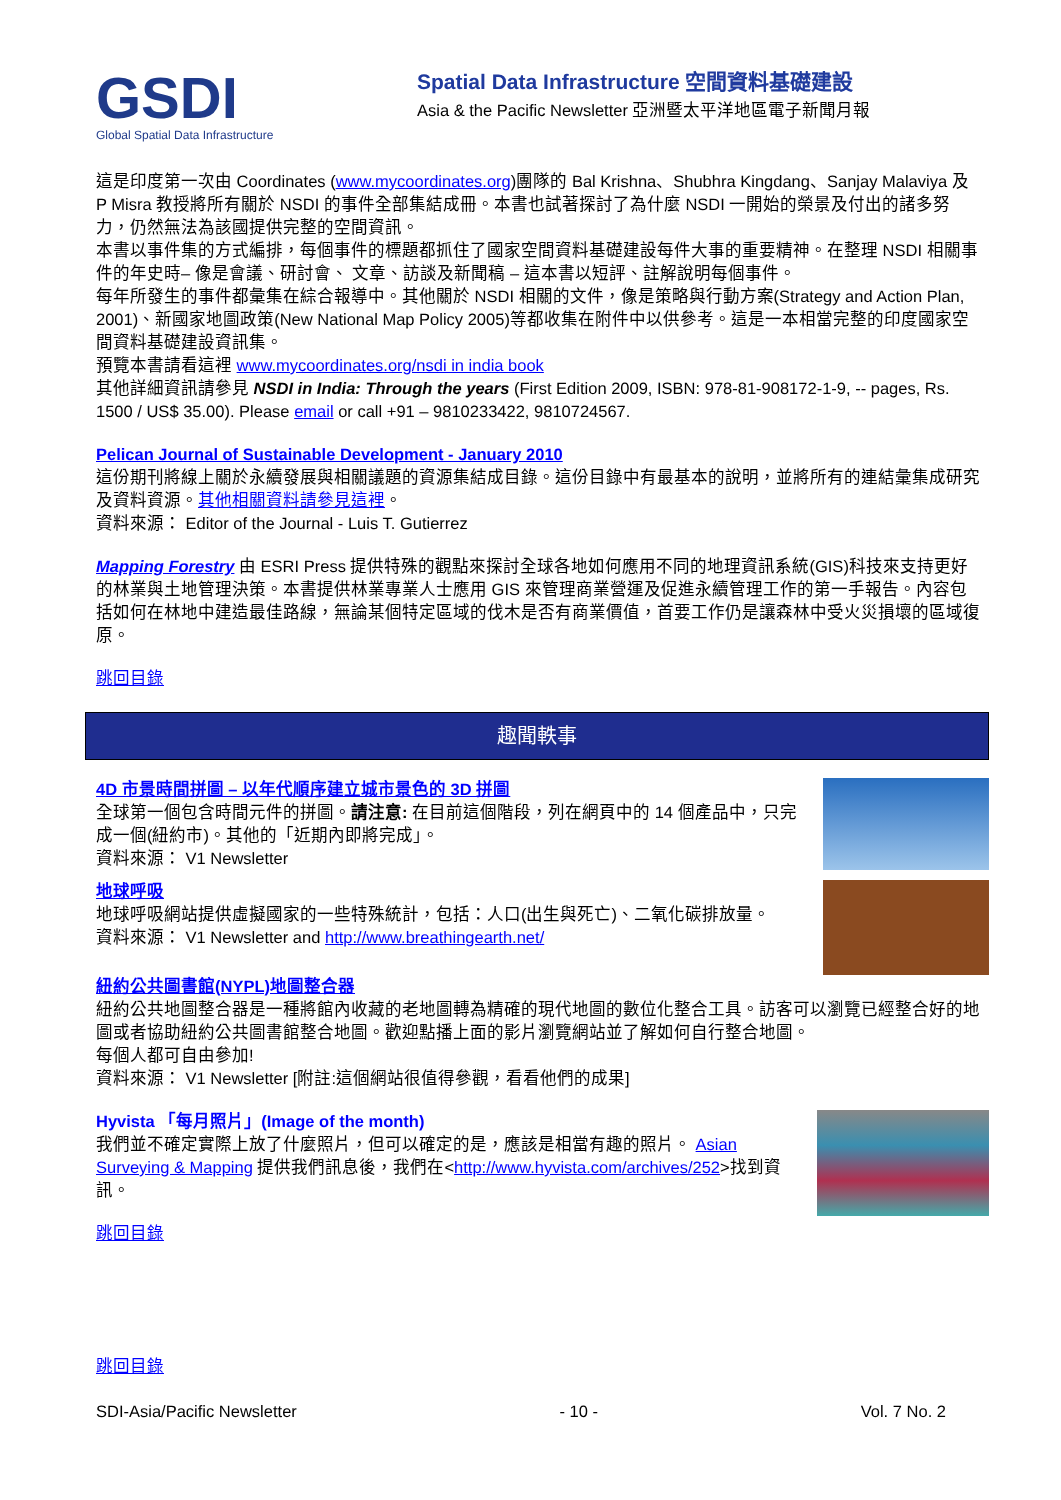GSDI
Global Spatial Data Infrastructure
Spatial Data Infrastructure 空間資料基礎建設
Asia & the Pacific Newsletter 亞洲暨太平洋地區電子新聞月報
這是印度第一次由 Coordinates (www.mycoordinates.org)團隊的 Bal Krishna、Shubhra Kingdang、Sanjay Malaviya 及 P Misra 教授將所有關於 NSDI 的事件全部集結成冊。本書也試著探討了為什麼 NSDI 一開始的榮景及付出的諸多努力，仍然無法為該國提供完整的空間資訊。
本書以事件集的方式編排，每個事件的標題都抓住了國家空間資料基礎建設每件大事的重要精神。在整理 NSDI 相關事件的年史時– 像是會議、研討會、 文章、訪談及新聞稿 – 這本書以短評、註解說明每個事件。
每年所發生的事件都彙集在綜合報導中。其他關於 NSDI 相關的文件，像是策略與行動方案(Strategy and Action Plan, 2001)、新國家地圖政策(New National Map Policy 2005)等都收集在附件中以供參考。這是一本相當完整的印度國家空間資料基礎建設資訊集。
預覽本書請看這裡 www.mycoordinates.org/nsdi in india book
其他詳細資訊請參見 NSDI in India: Through the years (First Edition 2009, ISBN: 978-81-908172-1-9, -- pages, Rs. 1500 / US$ 35.00). Please email or call +91 – 9810233422, 9810724567.
Pelican Journal of Sustainable Development - January 2010
這份期刊將線上關於永續發展與相關議題的資源集結成目錄。這份目錄中有最基本的說明，並將所有的連結彙集成研究及資料資源。其他相關資料請參見這裡。
資料來源： Editor of the Journal - Luis T. Gutierrez
Mapping Forestry 由 ESRI Press 提供特殊的觀點來探討全球各地如何應用不同的地理資訊系統(GIS)科技來支持更好的林業與土地管理決策。本書提供林業專業人士應用 GIS 來管理商業營運及促進永續管理工作的第一手報告。內容包括如何在林地中建造最佳路線，無論某個特定區域的伐木是否有商業價值，首要工作仍是讓森林中受火災損壞的區域復原。
跳回目錄
趣聞軼事
4D 市景時間拼圖 – 以年代順序建立城市景色的 3D 拼圖
全球第一個包含時間元件的拼圖。請注意: 在目前這個階段，列在網頁中的 14 個產品中，只完成一個(紐約市)。其他的「近期內即將完成」。
資料來源： V1 Newsletter
地球呼吸
地球呼吸網站提供虛擬國家的一些特殊統計，包括：人口(出生與死亡)、二氧化碳排放量。
資料來源： V1 Newsletter and http://www.breathingearth.net/
紐約公共圖書館(NYPL)地圖整合器
紐約公共地圖整合器是一種將館內收藏的老地圖轉為精確的現代地圖的數位化整合工具。訪客可以瀏覽已經整合好的地圖或者協助紐約公共圖書館整合地圖。歡迎點播上面的影片瀏覽網站並了解如何自行整合地圖。
每個人都可自由參加!
資料來源： V1 Newsletter [附註:這個網站很值得參觀，看看他們的成果]
Hyvista 「每月照片」(Image of the month)
我們並不確定實際上放了什麼照片，但可以確定的是，應該是相當有趣的照片。 Asian Surveying & Mapping 提供我們訊息後，我們在<http://www.hyvista.com/archives/252>找到資訊。
跳回目錄
跳回目錄
SDI-Asia/Pacific Newsletter - 10 - Vol. 7 No. 2